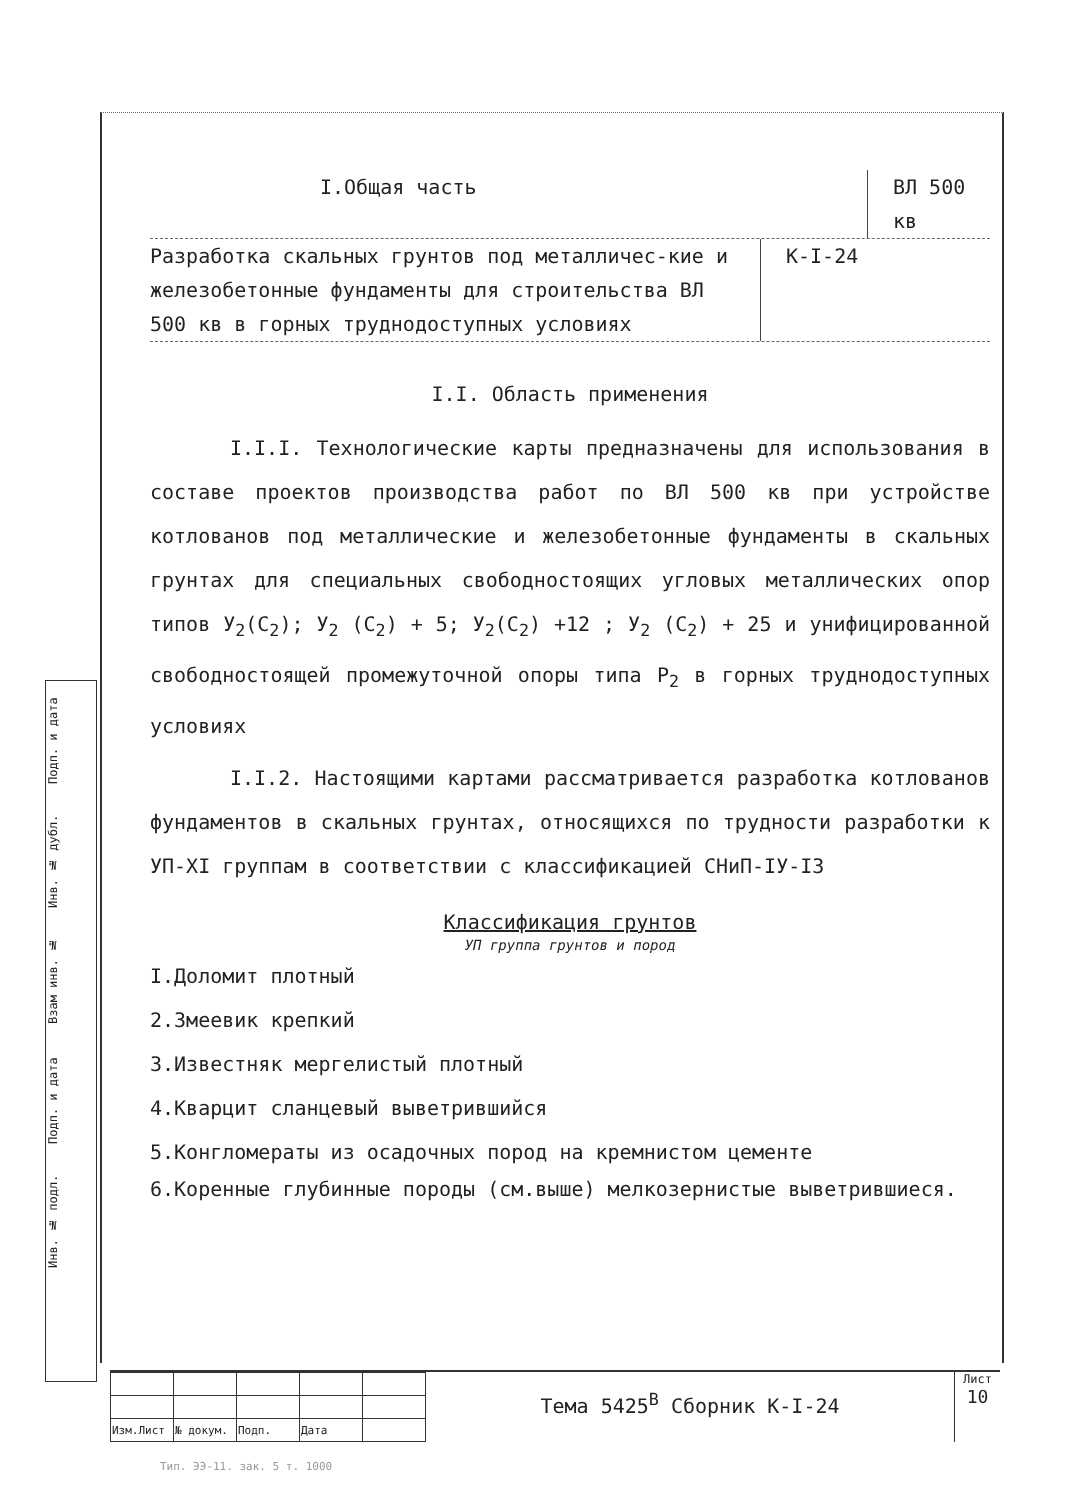Подп. и дата
Инв. № дубл.
Взам инв. №
Подп. и дата
Инв. № подл.
I.Общая часть ВЛ 500 кв
Разработка скальных грунтов под металличес-кие и железобетонные фундаменты для строительства ВЛ 500 кв в горных труднодоступных условиях
К-I-24
I.I. Область применения
I.I.I. Технологические карты предназначены для использования в составе проектов производства работ по ВЛ 500 кв при устройстве котлованов под металлические и железобетонные фундаменты в скальных грунтах для специальных свободностоящих угловых металлических опор типов У<sub>2</sub>(С<sub>2</sub>); У<sub>2</sub> (С<sub>2</sub>) + 5; У<sub>2</sub>(С<sub>2</sub>) +12 ; У<sub>2</sub> (С<sub>2</sub>) + 25 и унифицированной свободностоящей промежуточной опоры типа Р<sub>2</sub> в горных труднодоступных условиях
I.I.2. Настоящими картами рассматривается разработка котлованов фундаментов в скальных грунтах, относящихся по трудности разработки к УП-XI группам в соответствии с классификацией СНиП-IУ-I3
Классификация грунтов
УП группа грунтов и пород
I.Доломит плотный
2.Змеевик крепкий
3.Известняк мергелистый плотный
4.Кварцит сланцевый выветрившийся
5.Конгломераты из осадочных пород на кремнистом цементе
6.Коренные глубинные породы (см.выше) мелкозернистые выветрившиеся.
| Изм.Лист | № докум. | Подп. | Дата | |
Тема 5425<sup>В</sup> Сборник К-I-24
Лист
10
Тип. ЭЭ-11. зак. 5 т. 1000